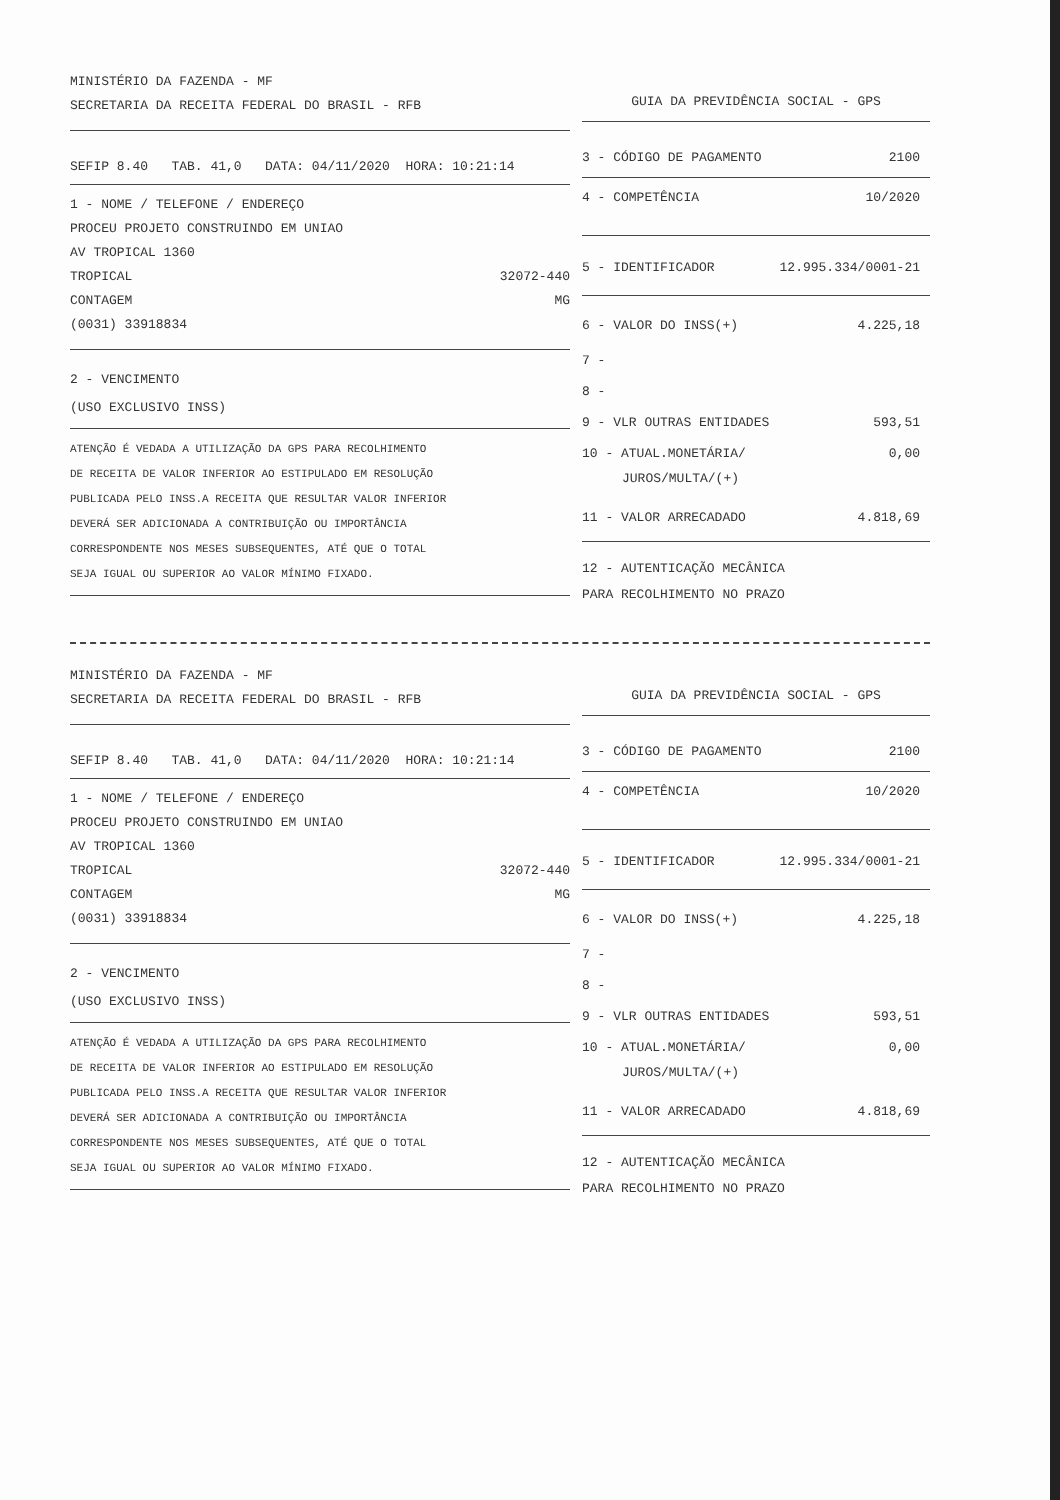MINISTÉRIO DA FAZENDA - MF
SECRETARIA DA RECEITA FEDERAL DO BRASIL - RFB
SEFIP 8.40 TAB. 41,0 DATA: 04/11/2020 HORA: 10:21:14
1 - NOME / TELEFONE / ENDEREÇO
PROCEU PROJETO CONSTRUINDO EM UNIAO
AV TROPICAL 1360
TROPICAL 32072-440
CONTAGEM MG
(0031) 33918834
2 - VENCIMENTO
(USO EXCLUSIVO INSS)
ATENÇÃO É VEDADA A UTILIZAÇÃO DA GPS PARA RECOLHIMENTO
DE RECEITA DE VALOR INFERIOR AO ESTIPULADO EM RESOLUÇÃO
PUBLICADA PELO INSS.A RECEITA QUE RESULTAR VALOR INFERIOR
DEVERÁ SER ADICIONADA A CONTRIBUIÇÃO OU IMPORTÂNCIA
CORRESPONDENTE NOS MESES SUBSEQUENTES, ATÉ QUE O TOTAL
SEJA IGUAL OU SUPERIOR AO VALOR MÍNIMO FIXADO.
GUIA DA PREVIDÊNCIA SOCIAL - GPS
3 - CÓDIGO DE PAGAMENTO 2100
4 - COMPETÊNCIA 10/2020
5 - IDENTIFICADOR 12.995.334/0001-21
6 - VALOR DO INSS(+) 4.225,18
7 -
8 -
9 - VLR OUTRAS ENTIDADES 593,51
10 - ATUAL.MONETÁRIA/ 0,00
JUROS/MULTA/(+)
11 - VALOR ARRECADADO 4.818,69
12 - AUTENTICAÇÃO MECÂNICA
PARA RECOLHIMENTO NO PRAZO
MINISTÉRIO DA FAZENDA - MF
SECRETARIA DA RECEITA FEDERAL DO BRASIL - RFB
SEFIP 8.40 TAB. 41,0 DATA: 04/11/2020 HORA: 10:21:14
1 - NOME / TELEFONE / ENDEREÇO
PROCEU PROJETO CONSTRUINDO EM UNIAO
AV TROPICAL 1360
TROPICAL 32072-440
CONTAGEM MG
(0031) 33918834
2 - VENCIMENTO
(USO EXCLUSIVO INSS)
ATENÇÃO É VEDADA A UTILIZAÇÃO DA GPS PARA RECOLHIMENTO
DE RECEITA DE VALOR INFERIOR AO ESTIPULADO EM RESOLUÇÃO
PUBLICADA PELO INSS.A RECEITA QUE RESULTAR VALOR INFERIOR
DEVERÁ SER ADICIONADA A CONTRIBUIÇÃO OU IMPORTÂNCIA
CORRESPONDENTE NOS MESES SUBSEQUENTES, ATÉ QUE O TOTAL
SEJA IGUAL OU SUPERIOR AO VALOR MÍNIMO FIXADO.
GUIA DA PREVIDÊNCIA SOCIAL - GPS
3 - CÓDIGO DE PAGAMENTO 2100
4 - COMPETÊNCIA 10/2020
5 - IDENTIFICADOR 12.995.334/0001-21
6 - VALOR DO INSS(+) 4.225,18
7 -
8 -
9 - VLR OUTRAS ENTIDADES 593,51
10 - ATUAL.MONETÁRIA/ 0,00
JUROS/MULTA/(+)
11 - VALOR ARRECADADO 4.818,69
12 - AUTENTICAÇÃO MECÂNICA
PARA RECOLHIMENTO NO PRAZO